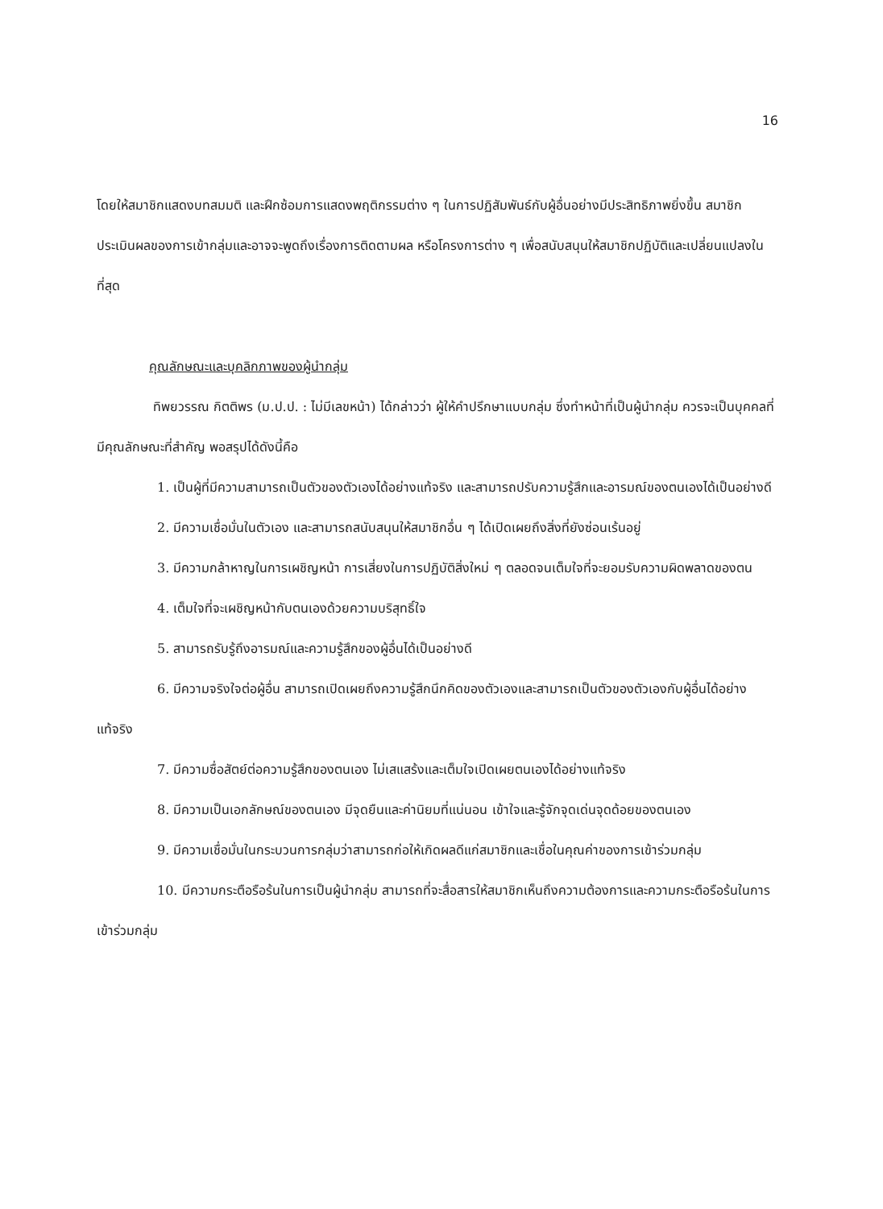16
โดยให้สมาชิกแสดงบทสมมติ และฝึกซ้อมการแสดงพฤติกรรมต่าง ๆ ในการปฏิสัมพันธ์กับผู้อื่นอย่างมีประสิทธิภาพยิ่งขึ้น สมาชิกประเมินผลของการเข้ากลุ่มและอาจจะพูดถึงเรื่องการติดตามผล หรือโครงการต่าง ๆ เพื่อสนับสนุนให้สมาชิกปฏิบัติและเปลี่ยนแปลงในที่สุด
คุณลักษณะและบุคลิกภาพของผู้นำกลุ่ม
ทิพยวรรณ กิตติพร (ม.ป.ป. : ไม่มีเลขหน้า) ได้กล่าวว่า ผู้ให้คำปรึกษาแบบกลุ่ม ซึ่งทำหน้าที่เป็นผู้นำกลุ่ม ควรจะเป็นบุคคลที่มีคุณลักษณะที่สำคัญ พอสรุปได้ดังนี้คือ
1. เป็นผู้ที่มีความสามารถเป็นตัวของตัวเองได้อย่างแท้จริง และสามารถปรับความรู้สึกและอารมณ์ของตนเองได้เป็นอย่างดี
2. มีความเชื่อมั่นในตัวเอง และสามารถสนับสนุนให้สมาชิกอื่น ๆ ได้เปิดเผยถึงสิ่งที่ยังซ่อนเร้นอยู่
3. มีความกล้าหาญในการเผชิญหน้า การเสี่ยงในการปฏิบัติสิ่งใหม่ ๆ ตลอดจนเต็มใจที่จะยอมรับความผิดพลาดของตน
4. เต็มใจที่จะเผชิญหน้ากับตนเองด้วยความบริสุทธิ์ใจ
5. สามารถรับรู้ถึงอารมณ์และความรู้สึกของผู้อื่นได้เป็นอย่างดี
6. มีความจริงใจต่อผู้อื่น สามารถเปิดเผยถึงความรู้สึกนึกคิดของตัวเองและสามารถเป็นตัวของตัวเองกับผู้อื่นได้อย่างแท้จริง
7. มีความซื่อสัตย์ต่อความรู้สึกของตนเอง ไม่เสแสร้งและเต็มใจเปิดเผยตนเองได้อย่างแท้จริง
8. มีความเป็นเอกลักษณ์ของตนเอง มีจุดยืนและค่านิยมที่แน่นอน เข้าใจและรู้จักจุดเด่นจุดด้อยของตนเอง
9. มีความเชื่อมั่นในกระบวนการกลุ่มว่าสามารถก่อให้เกิดผลดีแก่สมาชิกและเชื่อในคุณค่าของการเข้าร่วมกลุ่ม
10. มีความกระตือรือร้นในการเป็นผู้นำกลุ่ม สามารถที่จะสื่อสารให้สมาชิกเห็นถึงความต้องการและความกระตือรือร้นในการเข้าร่วมกลุ่ม